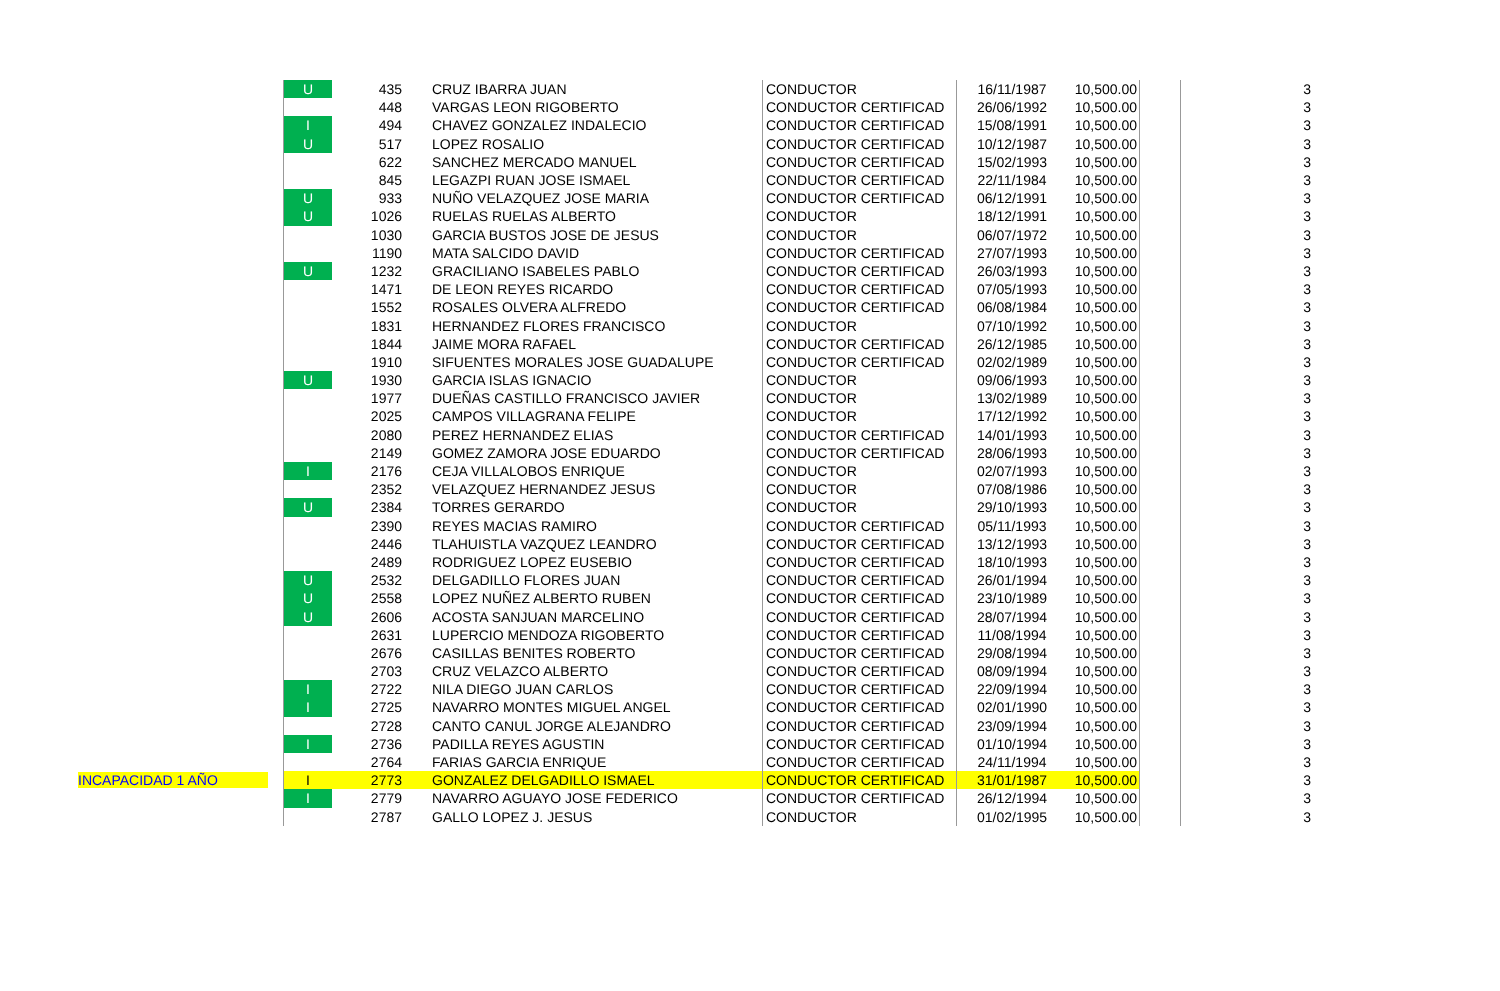| | U | 435 | CRUZ IBARRA JUAN | CONDUCTOR | 16/11/1987 | 10,500.00 | | 3 |
| | | 448 | VARGAS LEON RIGOBERTO | CONDUCTOR CERTIFICAD | 26/06/1992 | 10,500.00 | | 3 |
| | I | 494 | CHAVEZ GONZALEZ INDALECIO | CONDUCTOR CERTIFICAD | 15/08/1991 | 10,500.00 | | 3 |
| | U | 517 | LOPEZ ROSALIO | CONDUCTOR CERTIFICAD | 10/12/1987 | 10,500.00 | | 3 |
| | | 622 | SANCHEZ MERCADO MANUEL | CONDUCTOR CERTIFICAD | 15/02/1993 | 10,500.00 | | 3 |
| | | 845 | LEGAZPI RUAN JOSE ISMAEL | CONDUCTOR CERTIFICAD | 22/11/1984 | 10,500.00 | | 3 |
| | U | 933 | NUÑO VELAZQUEZ JOSE MARIA | CONDUCTOR CERTIFICAD | 06/12/1991 | 10,500.00 | | 3 |
| | U | 1026 | RUELAS RUELAS ALBERTO | CONDUCTOR | 18/12/1991 | 10,500.00 | | 3 |
| | | 1030 | GARCIA BUSTOS JOSE DE JESUS | CONDUCTOR | 06/07/1972 | 10,500.00 | | 3 |
| | | 1190 | MATA SALCIDO DAVID | CONDUCTOR CERTIFICAD | 27/07/1993 | 10,500.00 | | 3 |
| | U | 1232 | GRACILIANO ISABELES PABLO | CONDUCTOR CERTIFICAD | 26/03/1993 | 10,500.00 | | 3 |
| | | 1471 | DE LEON REYES RICARDO | CONDUCTOR CERTIFICAD | 07/05/1993 | 10,500.00 | | 3 |
| | | 1552 | ROSALES OLVERA ALFREDO | CONDUCTOR CERTIFICAD | 06/08/1984 | 10,500.00 | | 3 |
| | | 1831 | HERNANDEZ FLORES FRANCISCO | CONDUCTOR | 07/10/1992 | 10,500.00 | | 3 |
| | | 1844 | JAIME MORA RAFAEL | CONDUCTOR CERTIFICAD | 26/12/1985 | 10,500.00 | | 3 |
| | | 1910 | SIFUENTES MORALES JOSE GUADALUPE | CONDUCTOR CERTIFICAD | 02/02/1989 | 10,500.00 | | 3 |
| | U | 1930 | GARCIA ISLAS IGNACIO | CONDUCTOR | 09/06/1993 | 10,500.00 | | 3 |
| | | 1977 | DUEÑAS CASTILLO FRANCISCO JAVIER | CONDUCTOR | 13/02/1989 | 10,500.00 | | 3 |
| | | 2025 | CAMPOS VILLAGRANA FELIPE | CONDUCTOR | 17/12/1992 | 10,500.00 | | 3 |
| | | 2080 | PEREZ HERNANDEZ ELIAS | CONDUCTOR CERTIFICAD | 14/01/1993 | 10,500.00 | | 3 |
| | | 2149 | GOMEZ ZAMORA JOSE EDUARDO | CONDUCTOR CERTIFICAD | 28/06/1993 | 10,500.00 | | 3 |
| | I | 2176 | CEJA VILLALOBOS ENRIQUE | CONDUCTOR | 02/07/1993 | 10,500.00 | | 3 |
| | | 2352 | VELAZQUEZ HERNANDEZ JESUS | CONDUCTOR | 07/08/1986 | 10,500.00 | | 3 |
| | U | 2384 | TORRES GERARDO | CONDUCTOR | 29/10/1993 | 10,500.00 | | 3 |
| | | 2390 | REYES MACIAS RAMIRO | CONDUCTOR CERTIFICAD | 05/11/1993 | 10,500.00 | | 3 |
| | | 2446 | TLAHUISTLA VAZQUEZ LEANDRO | CONDUCTOR CERTIFICAD | 13/12/1993 | 10,500.00 | | 3 |
| | | 2489 | RODRIGUEZ LOPEZ EUSEBIO | CONDUCTOR CERTIFICAD | 18/10/1993 | 10,500.00 | | 3 |
| | U | 2532 | DELGADILLO FLORES JUAN | CONDUCTOR CERTIFICAD | 26/01/1994 | 10,500.00 | | 3 |
| | U | 2558 | LOPEZ NUÑEZ ALBERTO RUBEN | CONDUCTOR CERTIFICAD | 23/10/1989 | 10,500.00 | | 3 |
| | U | 2606 | ACOSTA SANJUAN MARCELINO | CONDUCTOR CERTIFICAD | 28/07/1994 | 10,500.00 | | 3 |
| | | 2631 | LUPERCIO MENDOZA RIGOBERTO | CONDUCTOR CERTIFICAD | 11/08/1994 | 10,500.00 | | 3 |
| | | 2676 | CASILLAS BENITES ROBERTO | CONDUCTOR CERTIFICAD | 29/08/1994 | 10,500.00 | | 3 |
| | | 2703 | CRUZ VELAZCO ALBERTO | CONDUCTOR CERTIFICAD | 08/09/1994 | 10,500.00 | | 3 |
| | I | 2722 | NILA DIEGO JUAN CARLOS | CONDUCTOR CERTIFICAD | 22/09/1994 | 10,500.00 | | 3 |
| | I | 2725 | NAVARRO MONTES MIGUEL ANGEL | CONDUCTOR CERTIFICAD | 02/01/1990 | 10,500.00 | | 3 |
| | | 2728 | CANTO CANUL JORGE ALEJANDRO | CONDUCTOR CERTIFICAD | 23/09/1994 | 10,500.00 | | 3 |
| | I | 2736 | PADILLA REYES AGUSTIN | CONDUCTOR CERTIFICAD | 01/10/1994 | 10,500.00 | | 3 |
| | | 2764 | FARIAS GARCIA ENRIQUE | CONDUCTOR CERTIFICAD | 24/11/1994 | 10,500.00 | | 3 |
| INCAPACIDAD 1 AÑO | I | 2773 | GONZALEZ DELGADILLO ISMAEL | CONDUCTOR CERTIFICAD | 31/01/1987 | 10,500.00 | | 3 |
| | I | 2779 | NAVARRO AGUAYO JOSE FEDERICO | CONDUCTOR CERTIFICAD | 26/12/1994 | 10,500.00 | | 3 |
| | | 2787 | GALLO LOPEZ J. JESUS | CONDUCTOR | 01/02/1995 | 10,500.00 | | 3 |